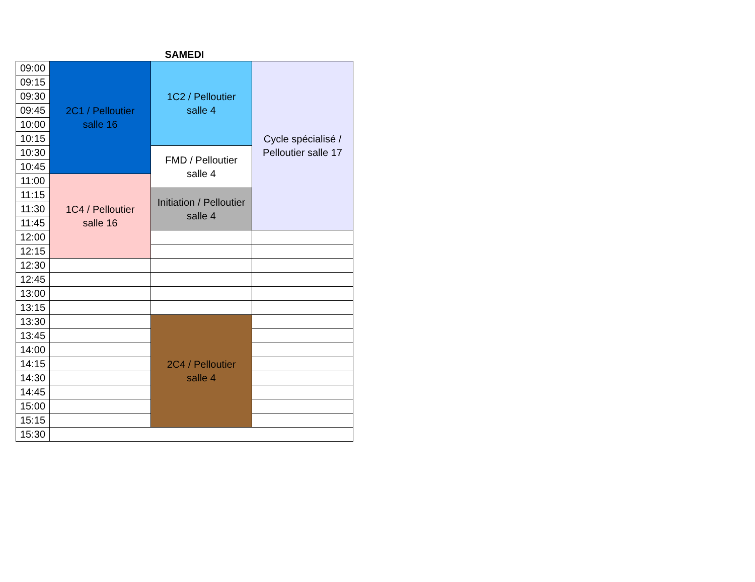SAMEDI
| 09:00 | 2C1 / Pelloutier salle 16 | 1C2 / Pelloutier salle 4 | Cycle spécialisé / Pelloutier salle 17 |
| 09:15 | | | |
| 09:30 | | | |
| 09:45 | | | |
| 10:00 | | | |
| 10:15 | | | |
| 10:30 | | FMD / Pelloutier salle 4 | |
| 10:45 | | | |
| 11:00 | 1C4 / Pelloutier salle 16 | | |
| 11:15 | | Initiation / Pelloutier salle 4 | |
| 11:30 | | | |
| 11:45 | | | |
| 12:00 | | | |
| 12:15 | | | |
| 12:30 | | | |
| 12:45 | | | |
| 13:00 | | | |
| 13:15 | | | |
| 13:30 | | 2C4 / Pelloutier salle 4 | |
| 13:45 | | | |
| 14:00 | | | |
| 14:15 | | | |
| 14:30 | | | |
| 14:45 | | | |
| 15:00 | | | |
| 15:15 | | | |
| 15:30 | | | |